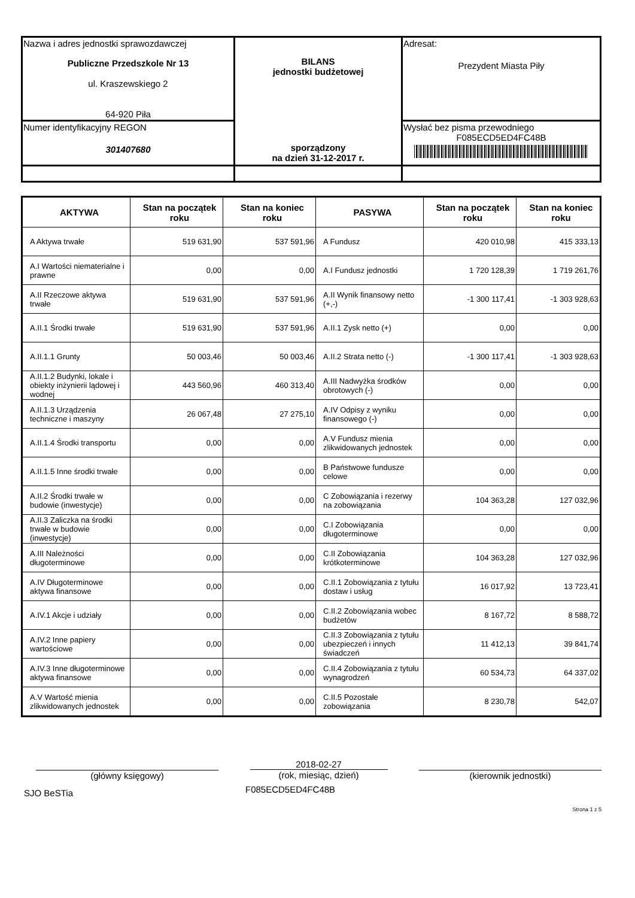| Nazwa i adres jednostki sprawozdawczej Publiczne Przedszkole Nr 13 ul. Kraszewskiego 2 64-920 Piła | BILANS jednostki budżetowej sporządzony na dzień 31-12-2017 r. | Adresat: Prezydent Miasta Piły |
| Numer identyfikacyjny REGON 301407680 | | Wysłać bez pisma przewodniego F085ECD5ED4FC48B |
| AKTYWA | Stan na początek roku | Stan na koniec roku | PASYWA | Stan na początek roku | Stan na koniec roku |
| --- | --- | --- | --- | --- | --- |
| A Aktywa trwałe | 519 631,90 | 537 591,96 | A Fundusz | 420 010,98 | 415 333,13 |
| A.I Wartości niematerialne i prawne | 0,00 | 0,00 | A.I Fundusz jednostki | 1 720 128,39 | 1 719 261,76 |
| A.II Rzeczowe aktywa trwałe | 519 631,90 | 537 591,96 | A.II Wynik finansowy netto (+,-) | -1 300 117,41 | -1 303 928,63 |
| A.II.1 Środki trwałe | 519 631,90 | 537 591,96 | A.II.1 Zysk netto (+) | 0,00 | 0,00 |
| A.II.1.1 Grunty | 50 003,46 | 50 003,46 | A.II.2 Strata netto (-) | -1 300 117,41 | -1 303 928,63 |
| A.II.1.2 Budynki, lokale i obiekty inżynierii lądowej i wodnej | 443 560,96 | 460 313,40 | A.III Nadwyżka środków obrotowych (-) | 0,00 | 0,00 |
| A.II.1.3 Urządzenia techniczne i maszyny | 26 067,48 | 27 275,10 | A.IV Odpisy z wyniku finansowego (-) | 0,00 | 0,00 |
| A.II.1.4 Środki transportu | 0,00 | 0,00 | A.V Fundusz mienia zlikwidowanych jednostek | 0,00 | 0,00 |
| A.II.1.5 Inne środki trwałe | 0,00 | 0,00 | B Państwowe fundusze celowe | 0,00 | 0,00 |
| A.II.2 Środki trwałe w budowie (inwestycje) | 0,00 | 0,00 | C Zobowiązania i rezerwy na zobowiązania | 104 363,28 | 127 032,96 |
| A.II.3 Zaliczka na środki trwałe w budowie (inwestycje) | 0,00 | 0,00 | C.I Zobowiązania długoterminowe | 0,00 | 0,00 |
| A.III Należności długoterminowe | 0,00 | 0,00 | C.II Zobowiązania krótkoterminowe | 104 363,28 | 127 032,96 |
| A.IV Długoterminowe aktywa finansowe | 0,00 | 0,00 | C.II.1 Zobowiązania z tytułu dostaw i usług | 16 017,92 | 13 723,41 |
| A.IV.1 Akcje i udziały | 0,00 | 0,00 | C.II.2 Zobowiązania wobec budżetów | 8 167,72 | 8 588,72 |
| A.IV.2 Inne papiery wartościowe | 0,00 | 0,00 | C.II.3 Zobowiązania z tytułu ubezpieczeń i innych świadczeń | 11 412,13 | 39 841,74 |
| A.IV.3 Inne długoterminowe aktywa finansowe | 0,00 | 0,00 | C.II.4 Zobowiązania z tytułu wynagrodzeń | 60 534,73 | 64 337,02 |
| A.V Wartość mienia zlikwidowanych jednostek | 0,00 | 0,00 | C.II.5 Pozostałe zobowiązania | 8 230,78 | 542,07 |
(główny księgowy) 2018-02-27
(rok, miesiąc, dzień)
(kierownik jednostki)
SJO BeSTia
F085ECD5ED4FC48B
Strona 1 z 5